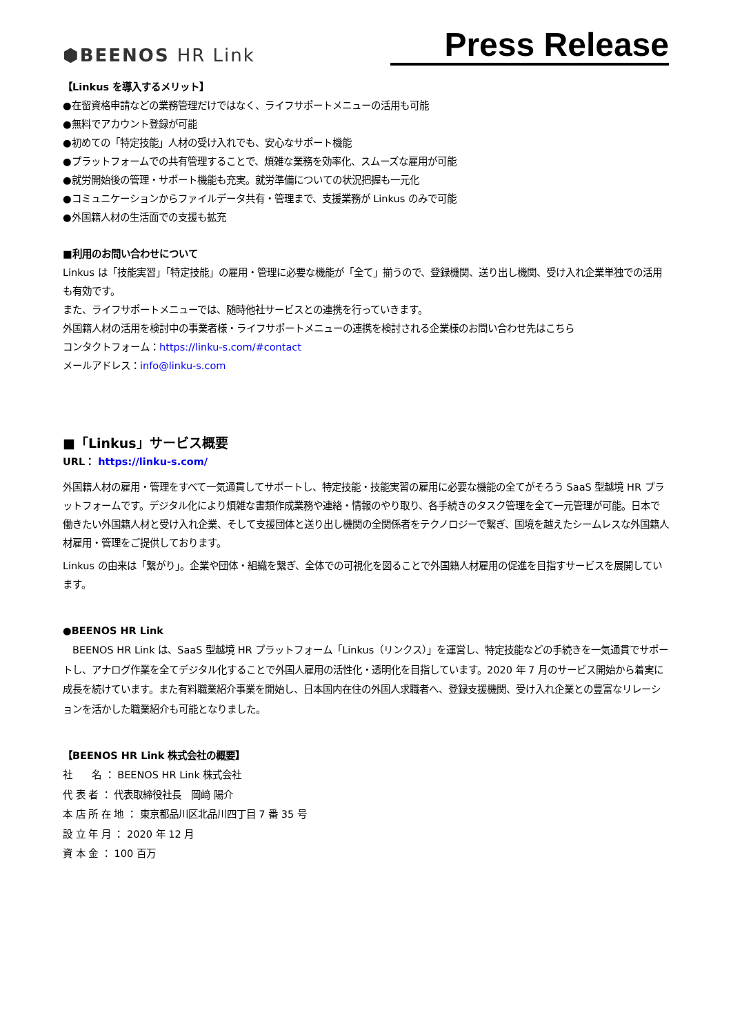⬢BEENOS HR Link
Press Release
【Linkus を導入するメリット】
●在留資格申請などの業務管理だけではなく、ライフサポートメニューの活用も可能
●無料でアカウント登録が可能
●初めての「特定技能」人材の受け入れでも、安心なサポート機能
●プラットフォームでの共有管理することで、煩雑な業務を効率化、スムーズな雇用が可能
●就労開始後の管理・サポート機能も充実。就労準備についての状況把握も一元化
●コミュニケーションからファイルデータ共有・管理まで、支援業務が Linkus のみで可能
●外国籍人材の生活面での支援も拡充
■利用のお問い合わせについて
Linkus は「技能実習」「特定技能」の雇用・管理に必要な機能が「全て」揃うので、登録機関、送り出し機関、受け入れ企業単独での活用も有効です。
また、ライフサポートメニューでは、随時他社サービスとの連携を行っていきます。
外国籍人材の活用を検討中の事業者様・ライフサポートメニューの連携を検討される企業様のお問い合わせ先はこちら
コンタクトフォーム：https://linku-s.com/#contact
メールアドレス：info@linku-s.com
■「Linkus」サービス概要
URL： https://linku-s.com/
外国籍人材の雇用・管理をすべて一気通貫してサポートし、特定技能・技能実習の雇用に必要な機能の全てがそろう SaaS 型越境 HR プラットフォームです。デジタル化により煩雑な書類作成業務や連絡・情報のやり取り、各手続きのタスク管理を全て一元管理が可能。日本で働きたい外国籍人材と受け入れ企業、そして支援団体と送り出し機関の全関係者をテクノロジーで繋ぎ、国境を越えたシームレスな外国籍人材雇用・管理をご提供しております。
Linkus の由来は「繋がり」。企業や団体・組織を繋ぎ、全体での可視化を図ることで外国籍人材雇用の促進を目指すサービスを展開しています。
●BEENOS HR Link
　BEENOS HR Link は、SaaS 型越境 HR プラットフォーム「Linkus（リンクス）」を運営し、特定技能などの手続きを一気通貫でサポートし、アナログ作業を全てデジタル化することで外国人雇用の活性化・透明化を目指しています。2020 年 7 月のサービス開始から着実に成長を続けています。また有料職業紹介事業を開始し、日本国内在住の外国人求職者へ、登録支援機関、受け入れ企業との豊富なリレーションを活かした職業紹介も可能となりました。
【BEENOS HR Link 株式会社の概要】
社　　名 ： BEENOS HR Link 株式会社
代 表 者 ： 代表取締役社長　岡﨑 陽介
本 店 所 在 地 ： 東京都品川区北品川四丁目 7 番 35 号
設 立 年 月 ： 2020 年 12 月
資 本 金 ： 100 百万